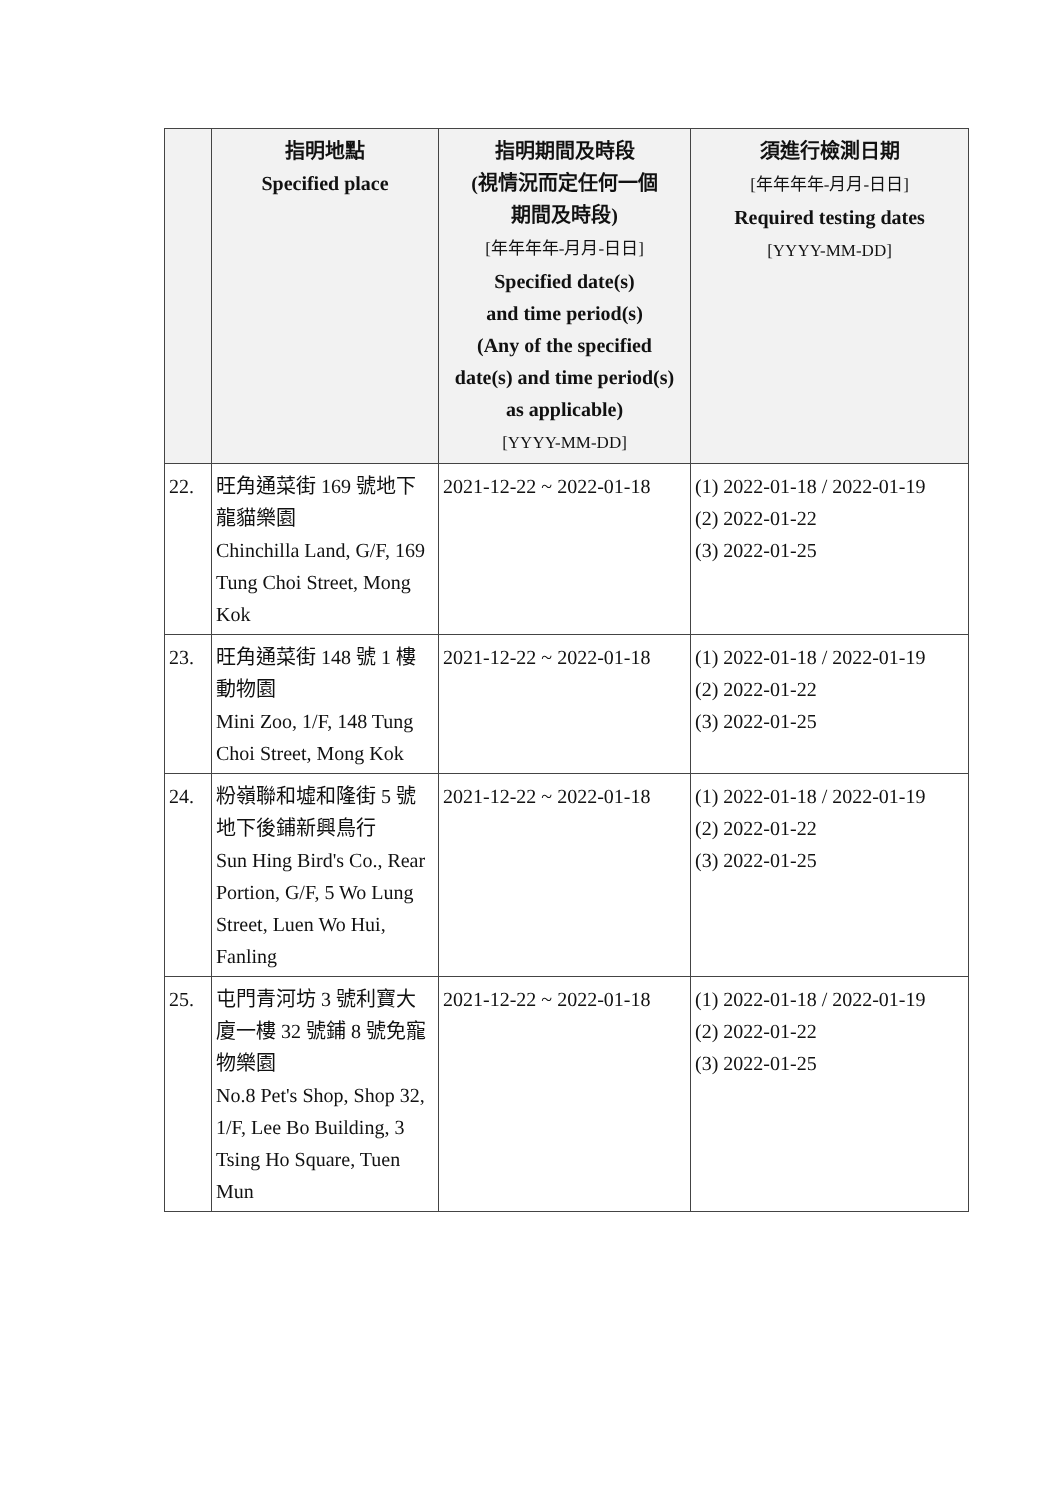| | 指明地點 Specified place | 指明期間及時段 (視情況而定任何一個 期間及時段) [年年年年-月月-日日] Specified date(s) and time period(s) (Any of the specified date(s) and time period(s) as applicable) [YYYY-MM-DD] | 須進行檢測日期 [年年年年-月月-日日] Required testing dates [YYYY-MM-DD] |
| --- | --- | --- | --- |
| 22. | 旺角通菜街 169 號地下龍貓樂園 Chinchilla Land, G/F, 169 Tung Choi Street, Mong Kok | 2021-12-22 ~ 2022-01-18 | (1) 2022-01-18 / 2022-01-19 (2) 2022-01-22 (3) 2022-01-25 |
| 23. | 旺角通菜街 148 號 1 樓動物園 Mini Zoo, 1/F, 148 Tung Choi Street, Mong Kok | 2021-12-22 ~ 2022-01-18 | (1) 2022-01-18 / 2022-01-19 (2) 2022-01-22 (3) 2022-01-25 |
| 24. | 粉嶺聯和墟和隆街 5 號地下後鋪新興鳥行 Sun Hing Bird's Co., Rear Portion, G/F, 5 Wo Lung Street, Luen Wo Hui, Fanling | 2021-12-22 ~ 2022-01-18 | (1) 2022-01-18 / 2022-01-19 (2) 2022-01-22 (3) 2022-01-25 |
| 25. | 屯門青河坊 3 號利寶大廈一樓 32 號鋪 8 號免寵物樂園 No.8 Pet's Shop, Shop 32, 1/F, Lee Bo Building, 3 Tsing Ho Square, Tuen Mun | 2021-12-22 ~ 2022-01-18 | (1) 2022-01-18 / 2022-01-19 (2) 2022-01-22 (3) 2022-01-25 |